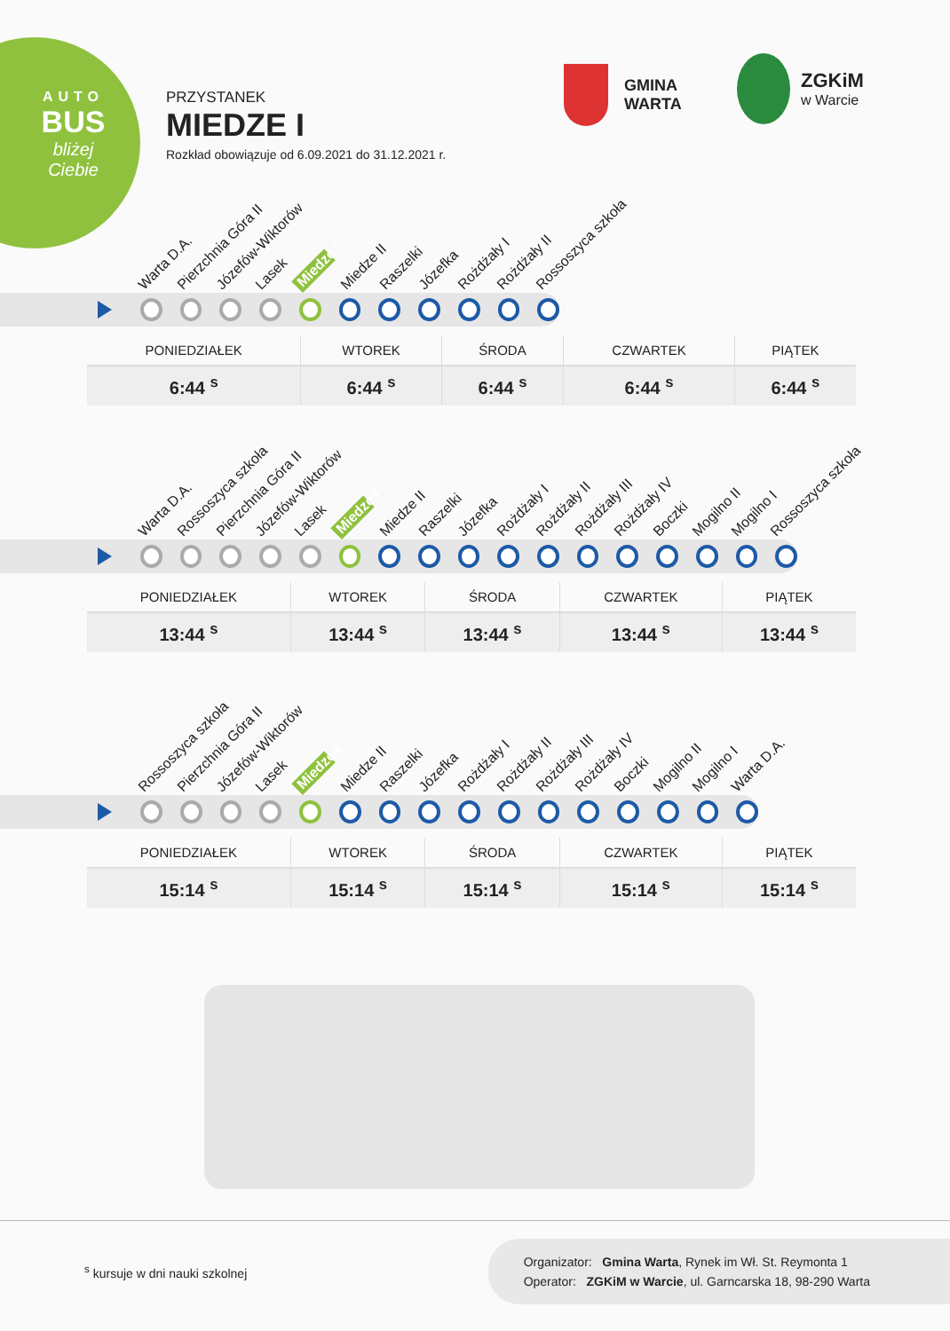AUTO
BUS
bliżej Ciebie
PRZYSTANEK
MIEDZE I
Rozkład obowiązuje od 6.09.2021 do 31.12.2021 r.
GMINA
WARTA
ZGKiM
w Warcie
Warta D.A. Pierzchnia Góra II Józefów-Wiktorów Lasek Miedze I Miedze II Raszelki Józefka Rożdżały I Rożdżały II Rossoszyca szkoła
| PONIEDZIAŁEK | WTOREK | ŚRODA | CZWARTEK | PIĄTEK |
| --- | --- | --- | --- | --- |
| 6:44 <sup>s</sup> | 6:44 <sup>s</sup> | 6:44 <sup>s</sup> | 6:44 <sup>s</sup> | 6:44 <sup>s</sup> |
Warta D.A. Rossoszyca szkoła Pierzchnia Góra II Józefów-Wiktorów Lasek Miedze I Miedze II Raszelki Józefka Rożdżały I Rożdżały II Rożdżały III Rożdżały IV Boczki Mogilno II Mogilno I Rossoszyca szkoła
| PONIEDZIAŁEK | WTOREK | ŚRODA | CZWARTEK | PIĄTEK |
| --- | --- | --- | --- | --- |
| 13:44 <sup>s</sup> | 13:44 <sup>s</sup> | 13:44 <sup>s</sup> | 13:44 <sup>s</sup> | 13:44 <sup>s</sup> |
Rossoszyca szkoła Pierzchnia Góra II Józefów-Wiktorów Lasek Miedze I Miedze II Raszelki Józefka Rożdżały I Rożdżały II Rożdżały III Rożdżały IV Boczki Mogilno II Mogilno I Warta D.A.
| PONIEDZIAŁEK | WTOREK | ŚRODA | CZWARTEK | PIĄTEK |
| --- | --- | --- | --- | --- |
| 15:14 <sup>s</sup> | 15:14 <sup>s</sup> | 15:14 <sup>s</sup> | 15:14 <sup>s</sup> | 15:14 <sup>s</sup> |
<sup>s</sup> kursuje w dni nauki szkolnej
Organizator: Gmina Warta, Rynek im Wł. St. Reymonta 1
Operator: ZGKiM w Warcie, ul. Garncarska 18, 98-290 Warta